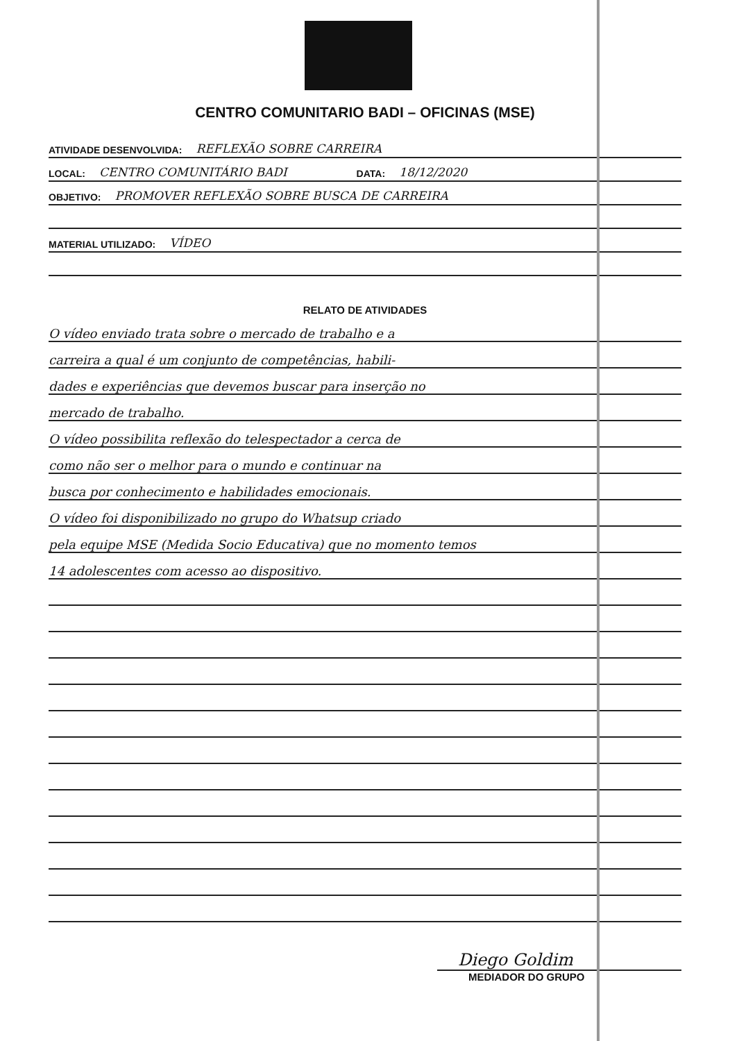CENTRO COMUNITARIO BADI – OFICINAS (MSE)
ATIVIDADE DESENVOLVIDA: REFLEXÃO SOBRE CARREIRA
LOCAL: CENTRO COMUNITÁRIO BADI DATA: 18/12/2020
OBJETIVO: PROMOVER REFLEXÃO SOBRE BUSCA DE CARREIRA
MATERIAL UTILIZADO: VÍDEO
RELATO DE ATIVIDADES
O vídeo enviado trata sobre o mercado de trabalho e a
carreira a qual é um conjunto de competências, habili-
dades e experiências que devemos buscar para inserção no
mercado de trabalho.
O vídeo possibilita reflexão do telespectador a cerca de
como não ser o melhor para o mundo e continuar na
busca por conhecimento e habilidades emocionais.
O vídeo foi disponibilizado no grupo do Whatsup criado
pela equipe MSE (Medida Socio Educativa) que no momento temos
14 adolescentes com acesso ao dispositivo.
Diego Goldim
MEDIADOR DO GRUPO